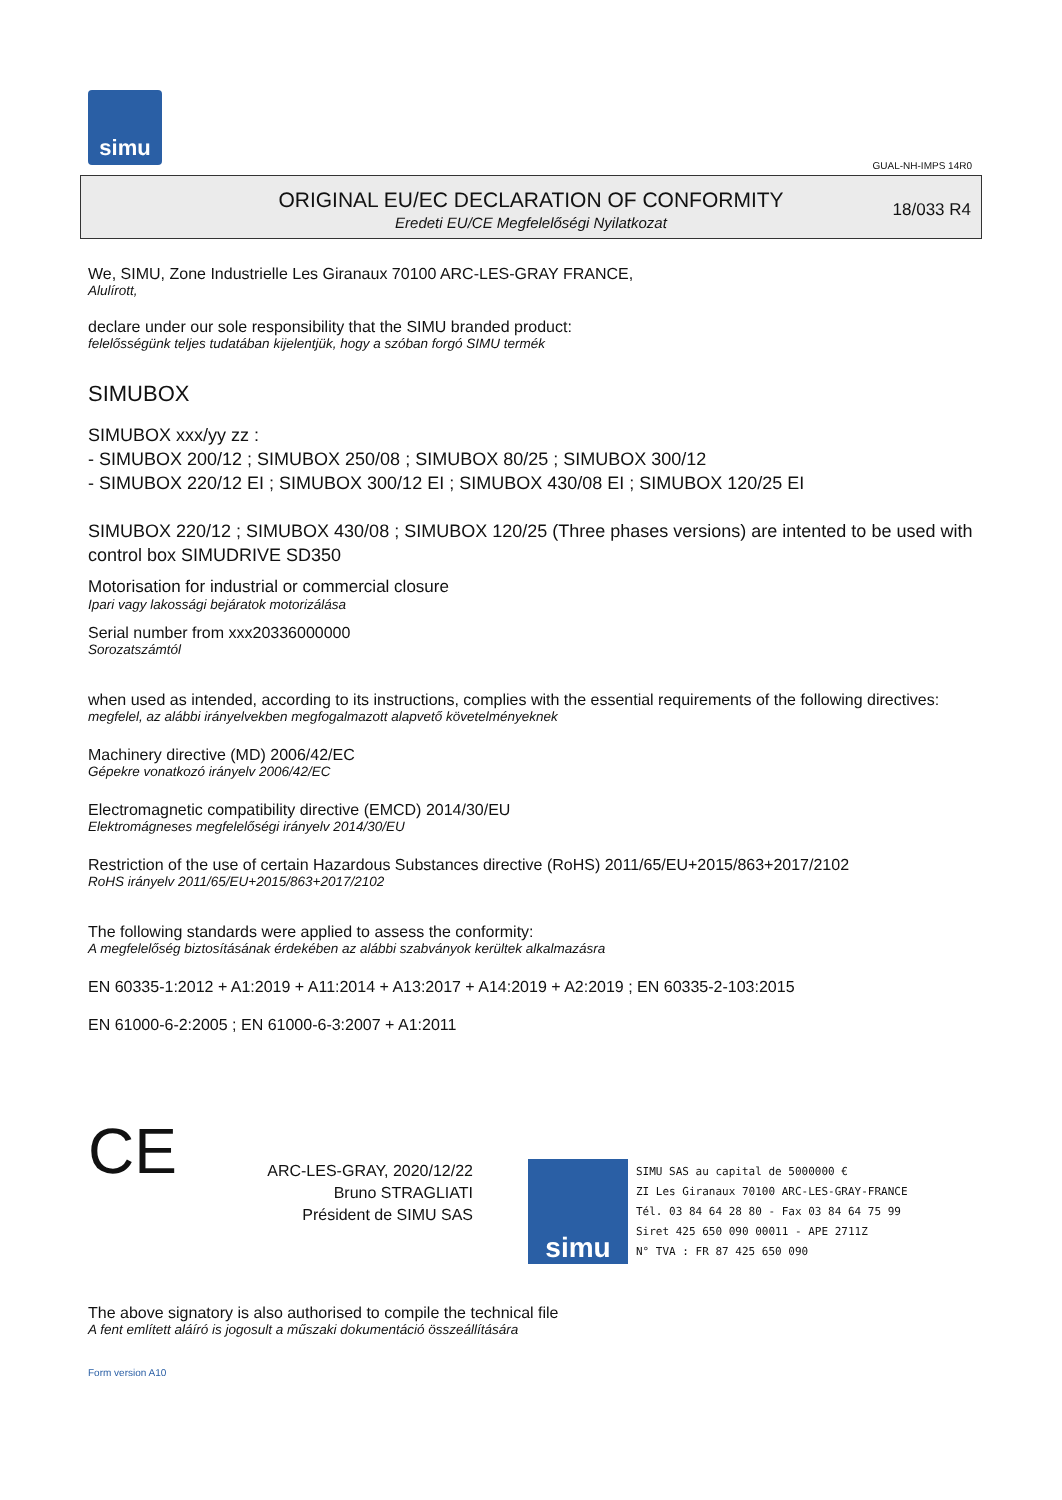simu
GUAL-NH-IMPS 14R0
ORIGINAL EU/EC DECLARATION OF CONFORMITY
Eredeti EU/CE Megfelelőségi Nyilatkozat
18/033 R4
We, SIMU, Zone Industrielle Les Giranaux 70100 ARC-LES-GRAY FRANCE,
Alulírott,
declare under our sole responsibility that the SIMU branded product:
felelősségünk teljes tudatában kijelentjük, hogy a szóban forgó SIMU termék
SIMUBOX
SIMUBOX xxx/yy zz :
- SIMUBOX 200/12 ; SIMUBOX 250/08 ; SIMUBOX 80/25 ; SIMUBOX 300/12
- SIMUBOX 220/12 EI ; SIMUBOX 300/12 EI ; SIMUBOX 430/08 EI ; SIMUBOX 120/25 EI
SIMUBOX 220/12 ; SIMUBOX 430/08 ; SIMUBOX 120/25 (Three phases versions) are intented to be used with control box SIMUDRIVE SD350
Motorisation for industrial or commercial closure
Ipari vagy lakossági bejáratok motorizálása
Serial number from xxx20336000000
Sorozatszámtól
when used as intended, according to its instructions, complies with the essential requirements of the following directives:
megfelel, az alábbi irányelvekben megfogalmazott alapvető követelményeknek
Machinery directive (MD) 2006/42/EC
Gépekre vonatkozó irányelv 2006/42/EC
Electromagnetic compatibility directive (EMCD) 2014/30/EU
Elektromágneses megfelelőségi irányelv 2014/30/EU
Restriction of the use of certain Hazardous Substances directive (RoHS) 2011/65/EU+2015/863+2017/2102
RoHS irányelv 2011/65/EU+2015/863+2017/2102
The following standards were applied to assess the conformity:
A megfelelőség biztosításának érdekében az alábbi szabványok kerültek alkalmazásra
EN 60335-1:2012 + A1:2019 + A11:2014 + A13:2017 + A14:2019 + A2:2019 ; EN 60335-2-103:2015
EN 61000-6-2:2005 ; EN 61000-6-3:2007 + A1:2011
CE
ARC-LES-GRAY, 2020/12/22
Bruno STRAGLIATI
Président de SIMU SAS
simu
SIMU SAS au capital de 5000000 €
ZI Les Giranaux 70100 ARC-LES-GRAY-FRANCE
Tél. 03 84 64 28 80 - Fax 03 84 64 75 99
Siret 425 650 090 00011 - APE 2711Z
N° TVA : FR 87 425 650 090
The above signatory is also authorised to compile the technical file
A fent említett aláíró is jogosult a műszaki dokumentáció összeállítására
Form version A10